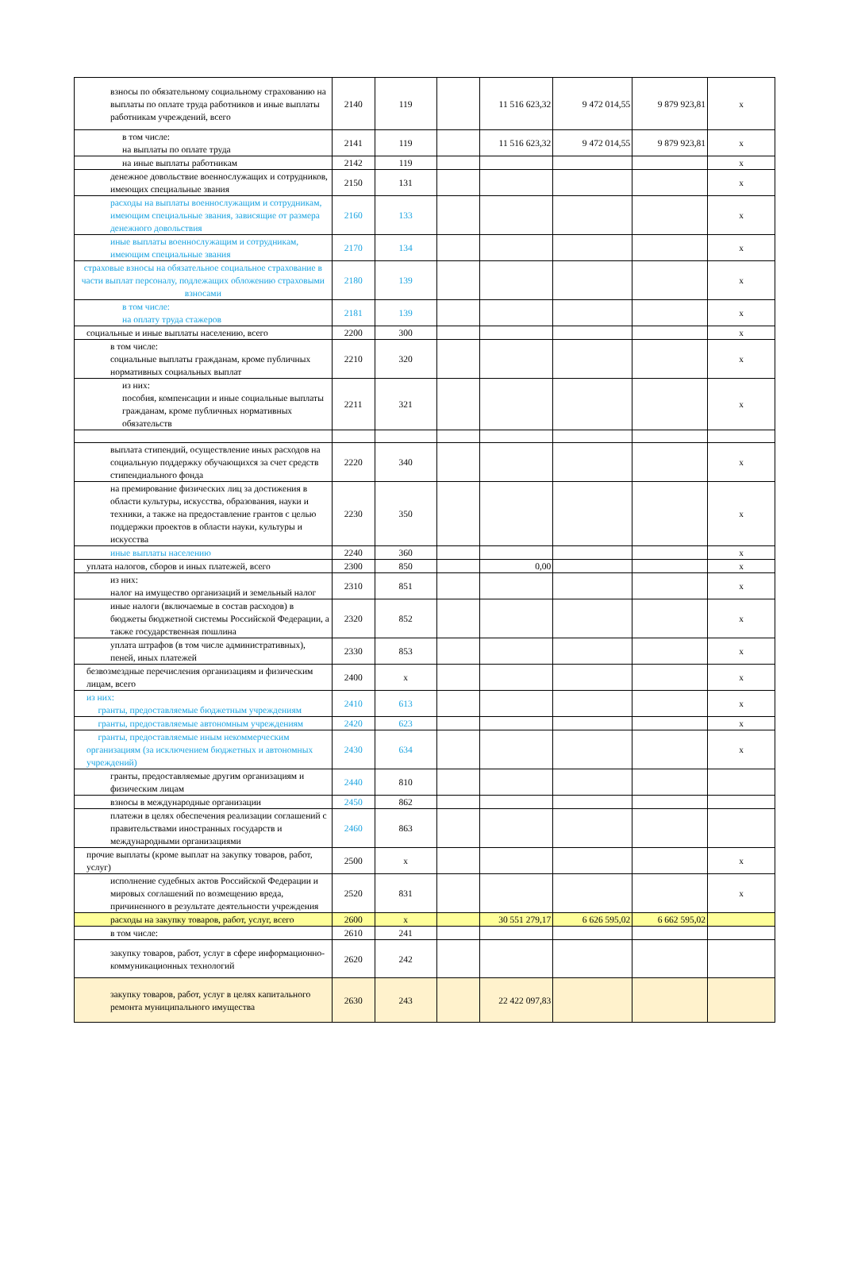| взносы по обязательному социальному страхованию на выплаты по оплате труда работников и иные выплаты работникам учреждений, всего | 2140 | 119 | | 11 516 623,32 | 9 472 014,55 | 9 879 923,81 | x |
| в том числе: на выплаты по оплате труда | 2141 | 119 | | 11 516 623,32 | 9 472 014,55 | 9 879 923,81 | x |
| на иные выплаты работникам | 2142 | 119 | | | | | x |
| денежное довольствие военнослужащих и сотрудников, имеющих специальные звания | 2150 | 131 | | | | | x |
| расходы на выплаты военнослужащим и сотрудникам, имеющим специальные звания, зависящие от размера денежного довольствия | 2160 | 133 | | | | | x |
| иные выплаты военнослужащим и сотрудникам, имеющим специальные звания | 2170 | 134 | | | | | x |
| страховые взносы на обязательное социальное страхование в части выплат персоналу, подлежащих обложению страховыми взносами | 2180 | 139 | | | | | x |
| в том числе: на оплату труда стажеров | 2181 | 139 | | | | | x |
| социальные и иные выплаты населению, всего | 2200 | 300 | | | | | x |
| в том числе: социальные выплаты гражданам, кроме публичных нормативных социальных выплат | 2210 | 320 | | | | | x |
| из них: пособия, компенсации и иные социальные выплаты гражданам, кроме публичных нормативных обязательств | 2211 | 321 | | | | | x |
| выплата стипендий, осуществление иных расходов на социальную поддержку обучающихся за счет средств стипендиального фонда | 2220 | 340 | | | | | x |
| на премирование физических лиц за достижения в области культуры, искусства, образования, науки и техники, а также на предоставление грантов с целью поддержки проектов в области науки, культуры и искусства | 2230 | 350 | | | | | x |
| иные выплаты населению | 2240 | 360 | | | | | x |
| уплата налогов, сборов и иных платежей, всего | 2300 | 850 | | 0,00 | | | x |
| из них: налог на имущество организаций и земельный налог | 2310 | 851 | | | | | x |
| иные налоги (включаемые в состав расходов) в бюджеты бюджетной системы Российской Федерации, а также государственная пошлина | 2320 | 852 | | | | | x |
| уплата штрафов (в том числе административных), пеней, иных платежей | 2330 | 853 | | | | | x |
| безвозмездные перечисления организациям и физическим лицам, всего | 2400 | x | | | | | x |
| из них: гранты, предоставляемые бюджетным учреждениям | 2410 | 613 | | | | | x |
| гранты, предоставляемые автономным учреждениям | 2420 | 623 | | | | | x |
| гранты, предоставляемые иным некоммерческим организациям (за исключением бюджетных и автономных учреждений) | 2430 | 634 | | | | | x |
| гранты, предоставляемые другим организациям и физическим лицам | 2440 | 810 | | | | | |
| взносы в международные организации | 2450 | 862 | | | | | |
| платежи в целях обеспечения реализации соглашений с правительствами иностранных государств и международными организациями | 2460 | 863 | | | | | |
| прочие выплаты (кроме выплат на закупку товаров, работ, услуг) | 2500 | x | | | | | x |
| исполнение судебных актов Российской Федерации и мировых соглашений по возмещению вреда, причиненного в результате деятельности учреждения | 2520 | 831 | | | | | x |
| расходы на закупку товаров, работ, услуг, всего | 2600 | x | | 30 551 279,17 | 6 626 595,02 | 6 662 595,02 | |
| в том числе: | 2610 | 241 | | | | | |
| закупку товаров, работ, услуг в сфере информационно-коммуникационных технологий | 2620 | 242 | | | | | |
| закупку товаров, работ, услуг в целях капитального ремонта муниципального имущества | 2630 | 243 | | 22 422 097,83 | | | |